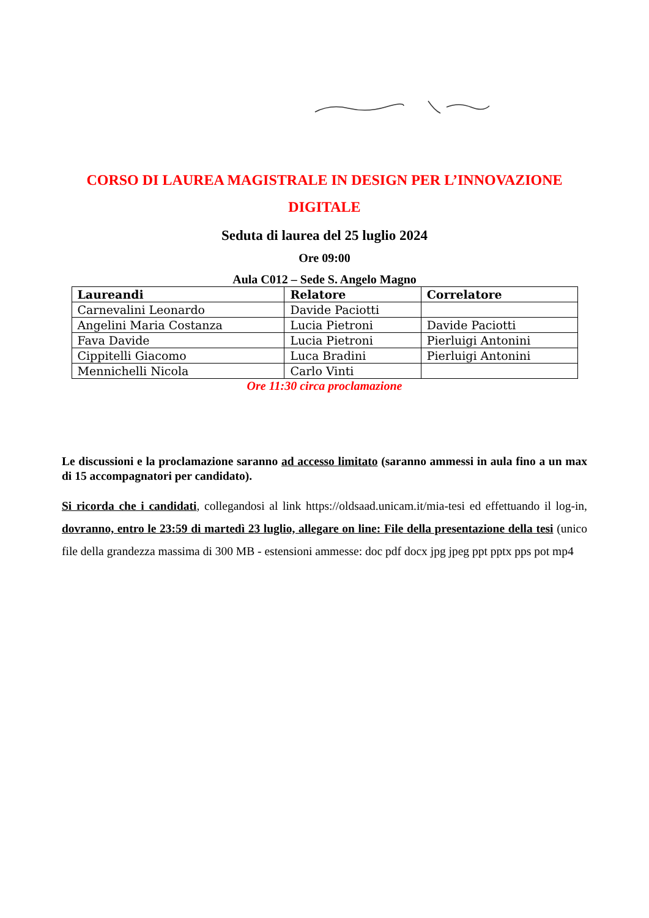CORSO DI LAUREA MAGISTRALE IN DESIGN PER L’INNOVAZIONE DIGITALE
Seduta di laurea del 25 luglio 2024
Ore 09:00
Aula C012 – Sede S. Angelo Magno
| Laureandi | Relatore | Correlatore |
| --- | --- | --- |
| Carnevalini Leonardo | Davide Paciotti | |
| Angelini Maria Costanza | Lucia Pietroni | Davide Paciotti |
| Fava Davide | Lucia Pietroni | Pierluigi Antonini |
| Cippitelli Giacomo | Luca Bradini | Pierluigi Antonini |
| Mennichelli Nicola | Carlo Vinti | |
Ore 11:30 circa proclamazione
Le discussioni e la proclamazione saranno ad accesso limitato (saranno ammessi in aula fino a un max di 15 accompagnatori per candidato).
Si ricorda che i candidati, collegandosi al link https://oldsaad.unicam.it/mia-tesi ed effettuando il log-in, dovranno, entro le 23:59 di martedì 23 luglio, allegare on line: File della presentazione della tesi (unico file della grandezza massima di 300 MB - estensioni ammesse: doc pdf docx jpg jpeg ppt pptx pps pot mp4